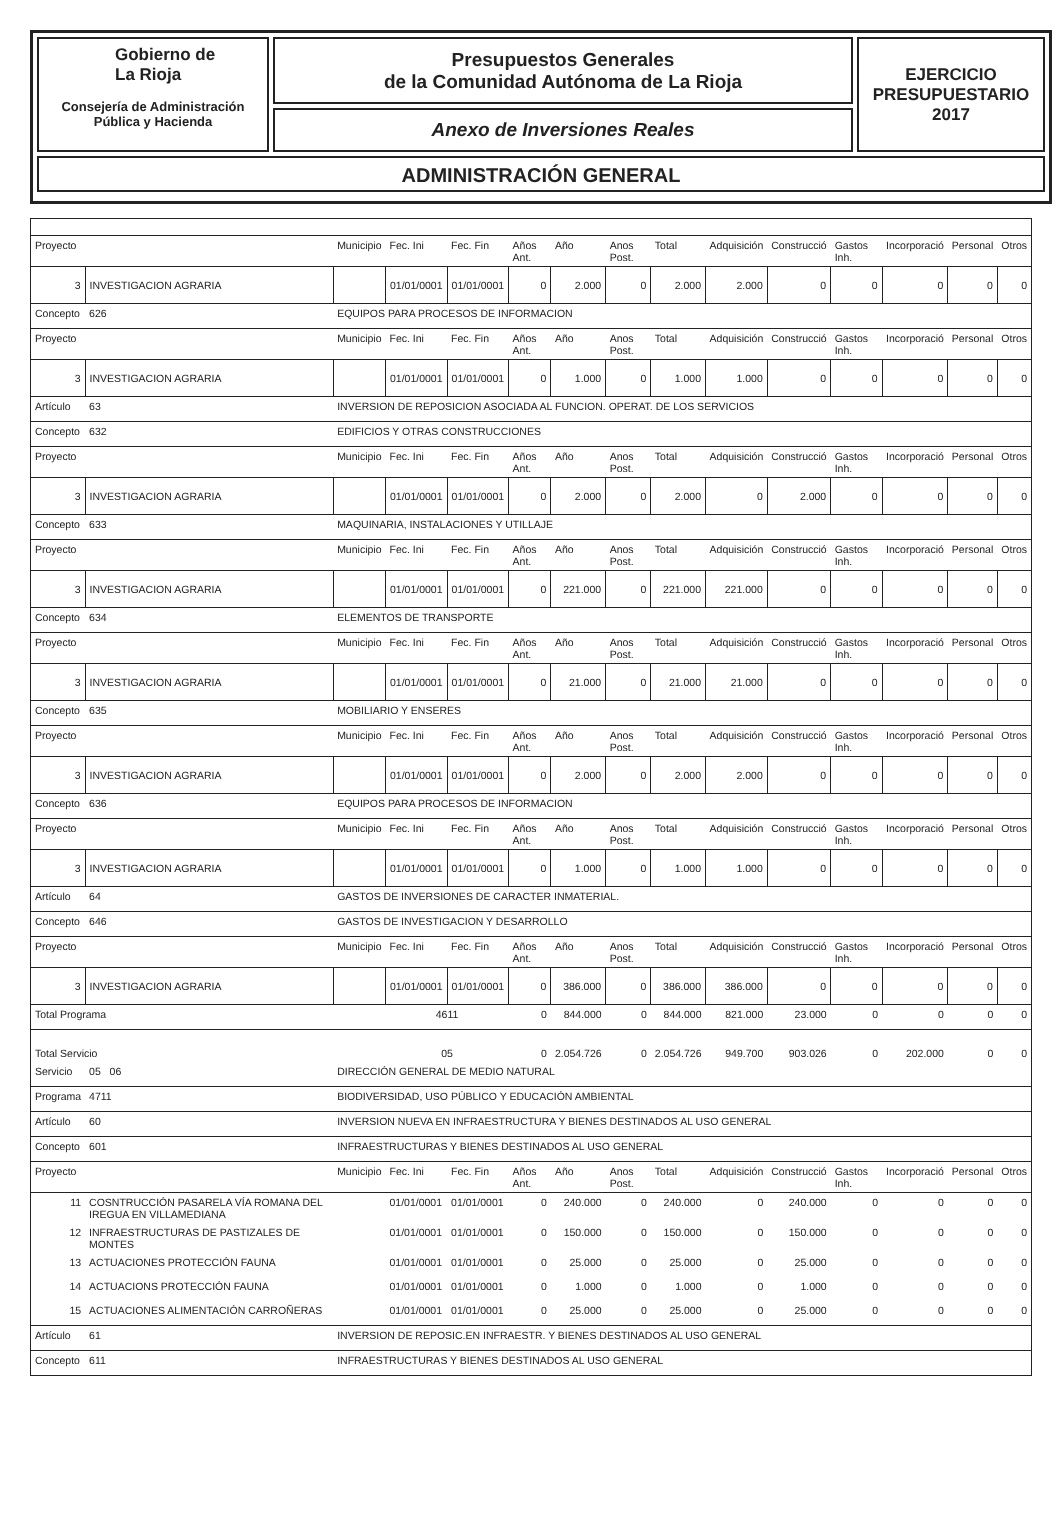Gobierno de
La Rioja
Consejería de Administración
Pública y Hacienda
Presupuestos Generales
de la Comunidad Autónoma de La Rioja
Anexo de Inversiones Reales
EJERCICIO
PRESUPUESTARIO
2017
ADMINISTRACIÓN GENERAL
| Proyecto | | | Municipio | Fec. Ini | Fec. Fin | Años Ant. | Año | Anos Post. | Total | Adquisición | Construcció | Gastos Inh. | Incorporació | Personal | Otros |
| 3 | INVESTIGACION AGRARIA | | | 01/01/0001 | 01/01/0001 | 0 | 2.000 | 0 | 2.000 | 2.000 | 0 | 0 | 0 | 0 | 0 |
| Concepto | | 626 | EQUIPOS PARA PROCESOS DE INFORMACION | | | | | | | | | | | | |
| Proyecto | | | Municipio | Fec. Ini | Fec. Fin | Años Ant. | Año | Anos Post. | Total | Adquisición | Construcció | Gastos Inh. | Incorporació | Personal | Otros |
| 3 | INVESTIGACION AGRARIA | | | 01/01/0001 | 01/01/0001 | 0 | 1.000 | 0 | 1.000 | 1.000 | 0 | 0 | 0 | 0 | 0 |
| Artículo | | 63 | INVERSION DE REPOSICION ASOCIADA AL FUNCION. OPERAT. DE LOS SERVICIOS | | | | | | | | | | | | |
| Concepto | | 632 | EDIFICIOS Y OTRAS CONSTRUCCIONES | | | | | | | | | | | | |
| Proyecto | | | Municipio | Fec. Ini | Fec. Fin | Años Ant. | Año | Anos Post. | Total | Adquisición | Construcció | Gastos Inh. | Incorporació | Personal | Otros |
| 3 | INVESTIGACION AGRARIA | | | 01/01/0001 | 01/01/0001 | 0 | 2.000 | 0 | 2.000 | 0 | 2.000 | 0 | 0 | 0 | 0 |
| Concepto | | 633 | MAQUINARIA, INSTALACIONES Y UTILLAJE | | | | | | | | | | | | |
| Proyecto | | | Municipio | Fec. Ini | Fec. Fin | Años Ant. | Año | Anos Post. | Total | Adquisición | Construcció | Gastos Inh. | Incorporació | Personal | Otros |
| 3 | INVESTIGACION AGRARIA | | | 01/01/0001 | 01/01/0001 | 0 | 221.000 | 0 | 221.000 | 221.000 | 0 | 0 | 0 | 0 | 0 |
| Concepto | | 634 | ELEMENTOS DE TRANSPORTE | | | | | | | | | | | | |
| Proyecto | | | Municipio | Fec. Ini | Fec. Fin | Años Ant. | Año | Anos Post. | Total | Adquisición | Construcció | Gastos Inh. | Incorporació | Personal | Otros |
| 3 | INVESTIGACION AGRARIA | | | 01/01/0001 | 01/01/0001 | 0 | 21.000 | 0 | 21.000 | 21.000 | 0 | 0 | 0 | 0 | 0 |
| Concepto | | 635 | MOBILIARIO Y ENSERES | | | | | | | | | | | | |
| Proyecto | | | Municipio | Fec. Ini | Fec. Fin | Años Ant. | Año | Anos Post. | Total | Adquisición | Construcció | Gastos Inh. | Incorporació | Personal | Otros |
| 3 | INVESTIGACION AGRARIA | | | 01/01/0001 | 01/01/0001 | 0 | 2.000 | 0 | 2.000 | 2.000 | 0 | 0 | 0 | 0 | 0 |
| Concepto | | 636 | EQUIPOS PARA PROCESOS DE INFORMACION | | | | | | | | | | | | |
| Proyecto | | | Municipio | Fec. Ini | Fec. Fin | Años Ant. | Año | Anos Post. | Total | Adquisición | Construcció | Gastos Inh. | Incorporació | Personal | Otros |
| 3 | INVESTIGACION AGRARIA | | | 01/01/0001 | 01/01/0001 | 0 | 1.000 | 0 | 1.000 | 1.000 | 0 | 0 | 0 | 0 | 0 |
| Artículo | | 64 | GASTOS DE INVERSIONES DE CARACTER INMATERIAL. | | | | | | | | | | | | |
| Concepto | | 646 | GASTOS DE INVESTIGACION Y DESARROLLO | | | | | | | | | | | | |
| Proyecto | | | Municipio | Fec. Ini | Fec. Fin | Años Ant. | Año | Anos Post. | Total | Adquisición | Construcció | Gastos Inh. | Incorporació | Personal | Otros |
| 3 | INVESTIGACION AGRARIA | | | 01/01/0001 | 01/01/0001 | 0 | 386.000 | 0 | 386.000 | 386.000 | 0 | 0 | 0 | 0 | 0 |
| Total Programa | | | | 4611 | | 0 | 844.000 | 0 | 844.000 | 821.000 | 23.000 | 0 | 0 | 0 | 0 |
| Total Servicio | | | | 05 | | 0 | 2.054.726 | 0 | 2.054.726 | 949.700 | 903.026 | 0 | 202.000 | 0 | 0 |
| Servicio | | 05 06 | DIRECCIÓN GENERAL DE MEDIO NATURAL | | | | | | | | | | | | |
| Programa | | 4711 | BIODIVERSIDAD, USO PÚBLICO Y EDUCACIÓN AMBIENTAL | | | | | | | | | | | | |
| Artículo | | 60 | INVERSION NUEVA EN INFRAESTRUCTURA Y BIENES DESTINADOS AL USO GENERAL | | | | | | | | | | | | |
| Concepto | | 601 | INFRAESTRUCTURAS Y BIENES DESTINADOS AL USO GENERAL | | | | | | | | | | | | |
| Proyecto | | | Municipio | Fec. Ini | Fec. Fin | Años Ant. | Año | Anos Post. | Total | Adquisición | Construcció | Gastos Inh. | Incorporació | Personal | Otros |
| 11 | COSNTRUCCIÓN PASARELA VÍA ROMANA DEL IREGUA EN VILLAMEDIANA | | | 01/01/0001 | 01/01/0001 | 0 | 240.000 | 0 | 240.000 | 0 | 240.000 | 0 | 0 | 0 | 0 |
| 12 | INFRAESTRUCTURAS DE PASTIZALES DE MONTES | | | 01/01/0001 | 01/01/0001 | 0 | 150.000 | 0 | 150.000 | 0 | 150.000 | 0 | 0 | 0 | 0 |
| 13 | ACTUACIONES PROTECCIÓN FAUNA | | | 01/01/0001 | 01/01/0001 | 0 | 25.000 | 0 | 25.000 | 0 | 25.000 | 0 | 0 | 0 | 0 |
| 14 | ACTUACIONS PROTECCIÓN FAUNA | | | 01/01/0001 | 01/01/0001 | 0 | 1.000 | 0 | 1.000 | 0 | 1.000 | 0 | 0 | 0 | 0 |
| 15 | ACTUACIONES ALIMENTACIÓN CARROÑERAS | | | 01/01/0001 | 01/01/0001 | 0 | 25.000 | 0 | 25.000 | 0 | 25.000 | 0 | 0 | 0 | 0 |
| Artículo | | 61 | INVERSION DE REPOSIC.EN INFRAESTR. Y BIENES DESTINADOS AL USO GENERAL | | | | | | | | | | | | |
| Concepto | | 611 | INFRAESTRUCTURAS Y BIENES DESTINADOS AL USO GENERAL | | | | | | | | | | | | |